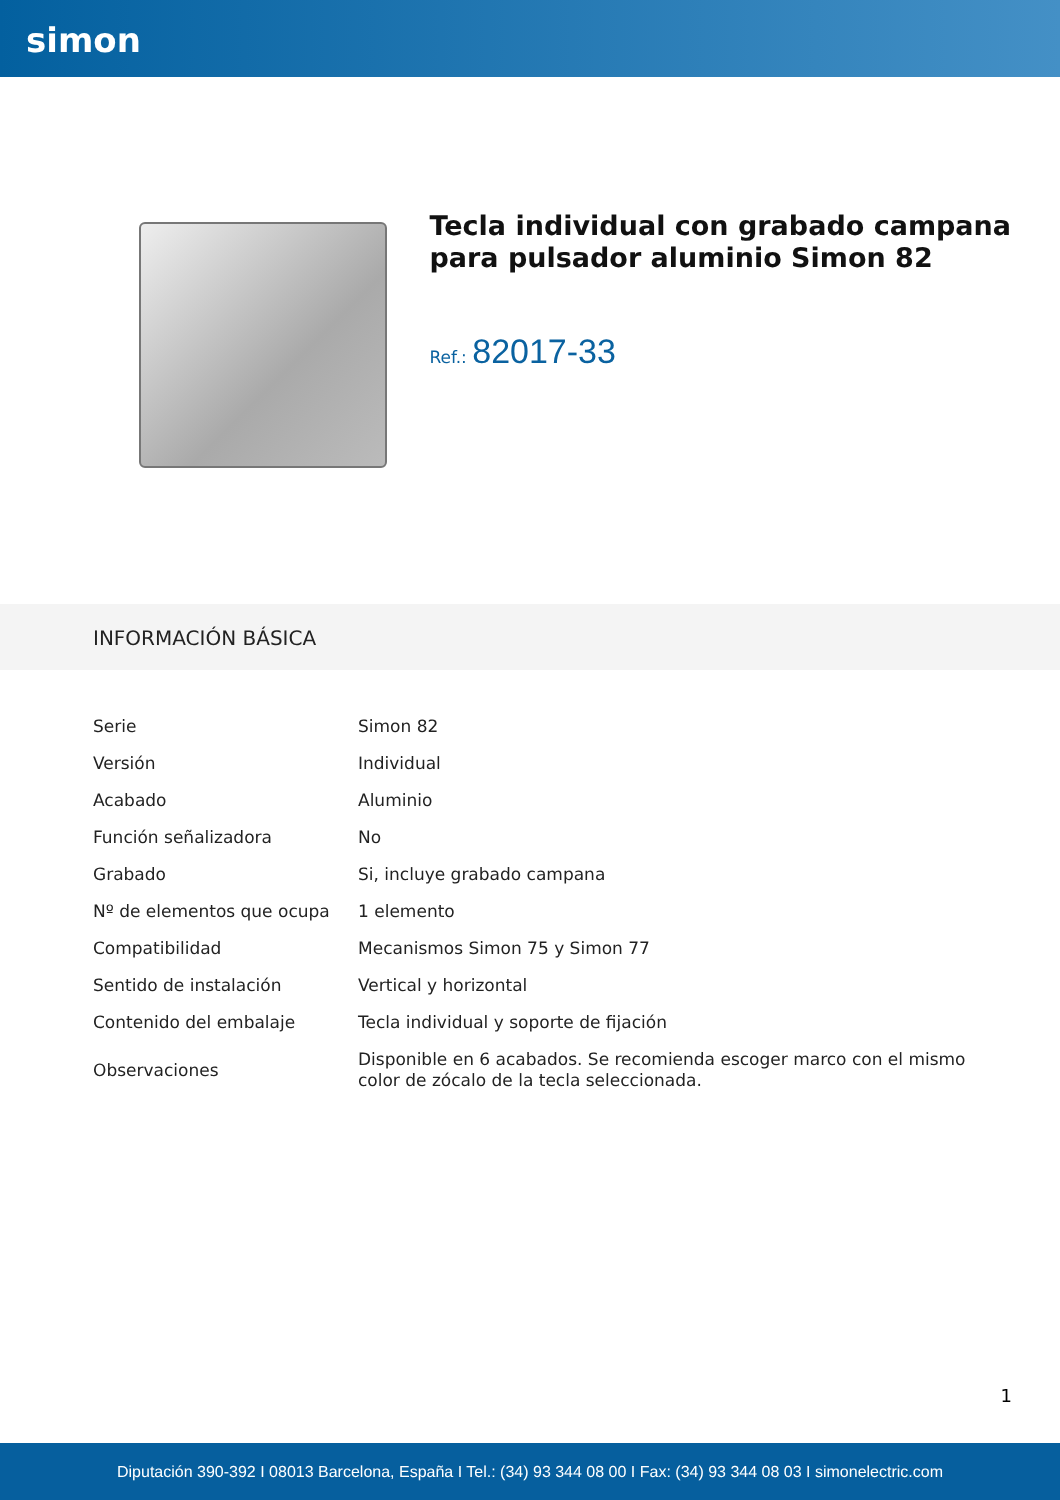simon
Tecla individual con grabado campana para pulsador aluminio Simon 82
Ref.: 82017-33
INFORMACIÓN BÁSICA
| Serie | Simon 82 |
| Versión | Individual |
| Acabado | Aluminio |
| Función señalizadora | No |
| Grabado | Si, incluye grabado campana |
| Nº de elementos que ocupa | 1 elemento |
| Compatibilidad | Mecanismos Simon 75 y Simon 77 |
| Sentido de instalación | Vertical y horizontal |
| Contenido del embalaje | Tecla individual y soporte de fijación |
| Observaciones | Disponible en 6 acabados. Se recomienda escoger marco con el mismo color de zócalo de la tecla seleccionada. |
1
Diputación 390-392 I 08013 Barcelona, España I Tel.: (34) 93 344 08 00 I Fax: (34) 93 344 08 03 I simonelectric.com